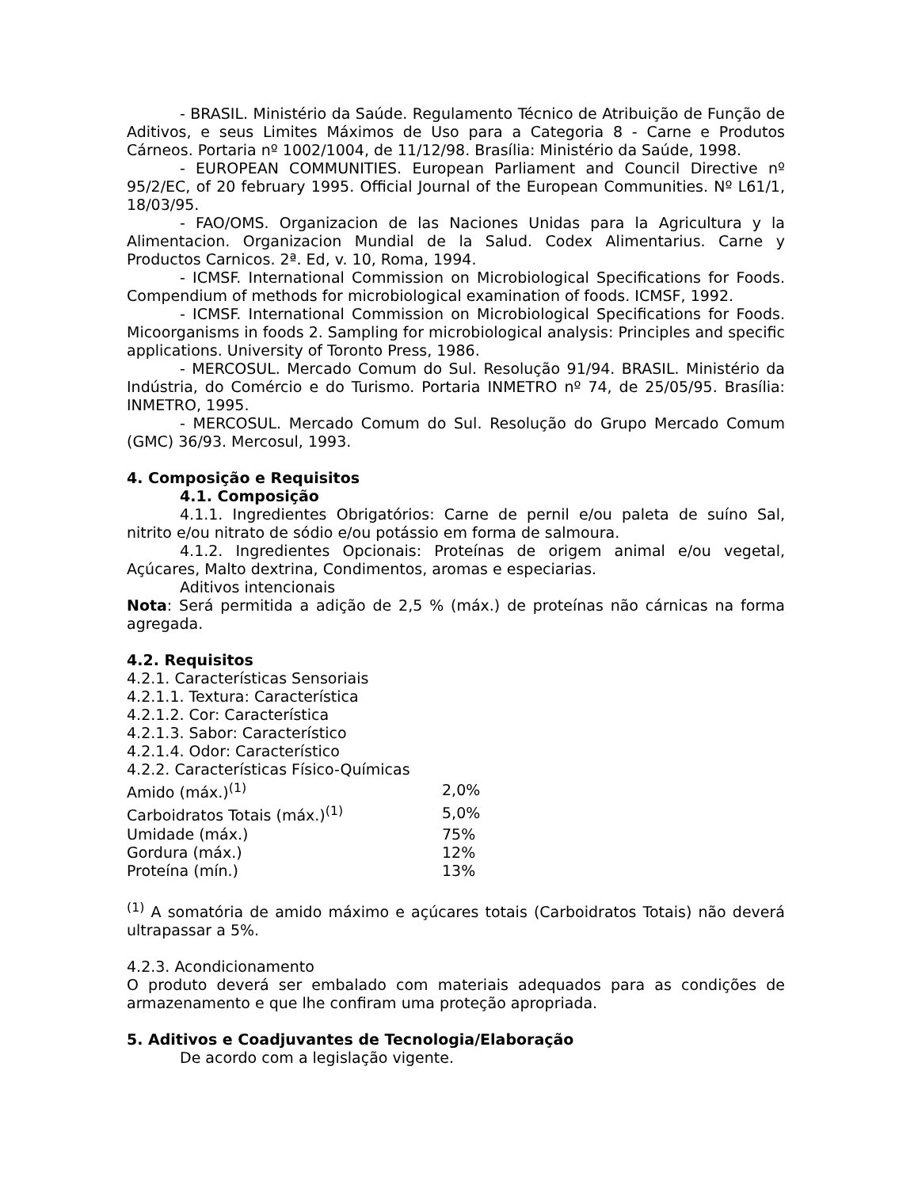- BRASIL. Ministério da Saúde. Regulamento Técnico de Atribuição de Função de Aditivos, e seus Limites Máximos de Uso para a Categoria 8 - Carne e Produtos Cárneos. Portaria nº 1002/1004, de 11/12/98. Brasília: Ministério da Saúde, 1998.
- EUROPEAN COMMUNITIES. European Parliament and Council Directive nº 95/2/EC, of 20 february 1995. Official Journal of the European Communities. Nº L61/1, 18/03/95.
- FAO/OMS. Organizacion de las Naciones Unidas para la Agricultura y la Alimentacion. Organizacion Mundial de la Salud. Codex Alimentarius. Carne y Productos Carnicos. 2ª. Ed, v. 10, Roma, 1994.
- ICMSF. International Commission on Microbiological Specifications for Foods. Compendium of methods for microbiological examination of foods. ICMSF, 1992.
- ICMSF. International Commission on Microbiological Specifications for Foods. Micoorganisms in foods 2. Sampling for microbiological analysis: Principles and specific applications. University of Toronto Press, 1986.
- MERCOSUL. Mercado Comum do Sul. Resolução 91/94. BRASIL. Ministério da Indústria, do Comércio e do Turismo. Portaria INMETRO nº 74, de 25/05/95. Brasília: INMETRO, 1995.
- MERCOSUL. Mercado Comum do Sul. Resolução do Grupo Mercado Comum (GMC) 36/93. Mercosul, 1993.
4. Composição e Requisitos
4.1. Composição
4.1.1. Ingredientes Obrigatórios: Carne de pernil e/ou paleta de suíno Sal, nitrito e/ou nitrato de sódio e/ou potássio em forma de salmoura.
4.1.2. Ingredientes Opcionais: Proteínas de origem animal e/ou vegetal, Açúcares, Malto dextrina, Condimentos, aromas e especiarias.
Aditivos intencionais
Nota: Será permitida a adição de 2,5 % (máx.) de proteínas não cárnicas na forma agregada.
4.2. Requisitos
4.2.1. Características Sensoriais
4.2.1.1. Textura: Característica
4.2.1.2. Cor: Característica
4.2.1.3. Sabor: Característico
4.2.1.4. Odor: Característico
4.2.2. Características Físico-Químicas
| Amido (máx.)<sup>(1)</sup> | 2,0% |
| Carboidratos Totais (máx.)<sup>(1)</sup> | 5,0% |
| Umidade (máx.) | 75% |
| Gordura (máx.) | 12% |
| Proteína (mín.) | 13% |
<sup>(1)</sup> A somatória de amido máximo e açúcares totais (Carboidratos Totais) não deverá ultrapassar a 5%.
4.2.3. Acondicionamento
O produto deverá ser embalado com materiais adequados para as condições de armazenamento e que lhe confiram uma proteção apropriada.
5. Aditivos e Coadjuvantes de Tecnologia/Elaboração
De acordo com a legislação vigente.